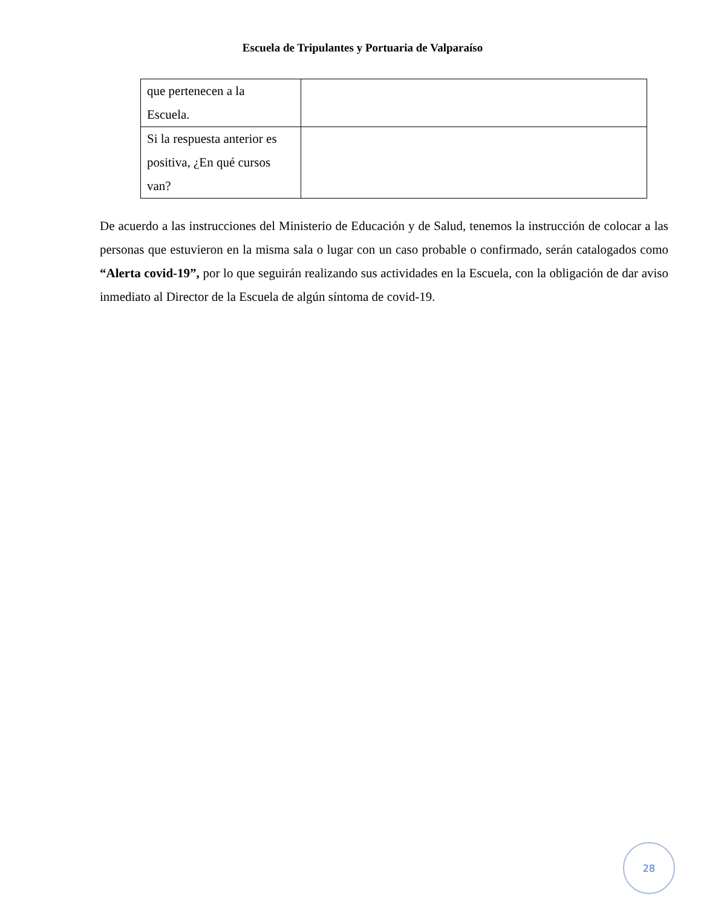Escuela de Tripulantes y Portuaria de Valparaíso
| que pertenecen a la Escuela. | |
| Si la respuesta anterior es positiva, ¿En qué cursos van? | |
De acuerdo a las instrucciones del Ministerio de Educación y de Salud, tenemos la instrucción de colocar a las personas que estuvieron en la misma sala o lugar con un caso probable o confirmado, serán catalogados como “Alerta covid-19”, por lo que seguirán realizando sus actividades en la Escuela, con la obligación de dar aviso inmediato al Director de la Escuela de algún síntoma de covid-19.
28